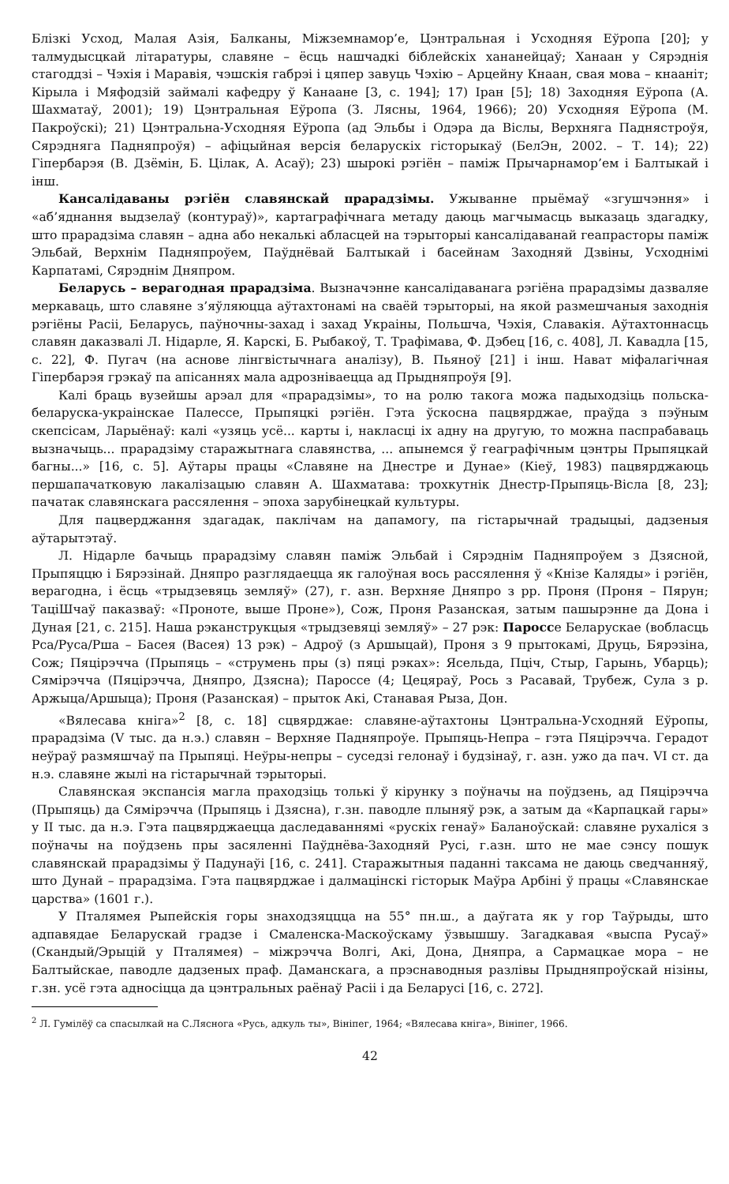Блізкі Усход, Малая Азія, Балканы, Міжземнамор’е, Цэнтральная і Усходняя Еўропа [20]; у талмудысцкай літаратуры, славяне – ёсць нашчадкі біблейскіх хананейцаў; Ханаан у Сярэднія стагоддзі – Чэхія і Маравія, чэшскія габрэі і цяпер завуць Чэхію – Арцейну Кнаан, свая мова – кнааніт; Кірыла і Мяфодзій займалі кафедру ў Канаане [3, с. 194]; 17) Іран [5]; 18) Заходняя Еўропа (А. Шахматаў, 2001); 19) Цэнтральная Еўропа (З. Лясны, 1964, 1966); 20) Усходняя Еўропа (М. Пакроўскі); 21) Цэнтральна-Усходняя Еўропа (ад Эльбы і Одэра да Віслы, Верхняга Паднястроўя, Сярэдняга Падняпроўя) – афіцыйная версія беларускіх гісторыкаў (БелЭн, 2002. – Т. 14); 22) Гіпербарэя (В. Дзёмін, Б. Цілак, А. Асаў); 23) шырокі рэгіён – паміж Прычарнамор’ем і Балтыкай і інш.
Кансалідаваны рэгіён славянскай прарадзімы. Ужыванне прыёмаў «згушчэння» і «аб’яднання выдзелаў (контураў)», картаграфічнага метаду даюць магчымасць выказаць здагадку, што прарадзіма славян – адна або некалькі абласцей на тэрыторыі кансалідаванай геапрасторы паміж Эльбай, Верхнім Падняпроўем, Паўднёвай Балтыкай і басейнам Заходняй Дзвіны, Усходнімі Карпатамі, Сярэднім Дняпром.
Беларусь – верагодная прарадзіма. Вызначэнне кансалідаванага рэгіёна прарадзімы дазваляе меркаваць, што славяне з’яўляюцца аўтахтонамі на сваёй тэрыторыі, на якой размешчаныя заходнія рэгіёны Расіі, Беларусь, паўночны-захад і захад Украіны, Польшча, Чэхія, Славакія. Аўтахтоннасць славян даказвалі Л. Нідарле, Я. Карскі, Б. Рыбакоў, Т. Трафімава, Ф. Дэбец [16, с. 408], Л. Кавадла [15, с. 22], Ф. Пугач (на аснове лінгвістычнага аналізу), В. Пьяноў [21] і інш. Нават міфалагічная Гіпербарэя грэкаў па апісаннях мала адрозніваецца ад Прыдняпроўя [9].
Калі браць вузейшы арэал для «прарадзімы», то на ролю такога можа падыходзіць польска-беларуска-украінскае Палессе, Прыпяцкі рэгіён. Гэта ўскосна пацвярджае, праўда з пэўным скепсісам, Ларыёнаў: калі «узяць усё... карты і, накласці іх адну на другую, то можна паспрабаваць вызначыць... прарадзіму старажытнага славянства, ... апынемся ў геаграфічным цэнтры Прыпяцкай багны...» [16, с. 5]. Аўтары працы «Славяне на Днестре и Дунае» (Кіеў, 1983) пацвярджаюць першапачатковую лакалізацыю славян А. Шахматава: трохкутнік Днестр-Прыпяць-Вісла [8, 23]; пачатак славянскага рассялення – эпоха зарубінецкай культуры.
Для пацверджання здагадак, паклічам на дапамогу, па гістарычнай традыцыі, дадзеныя аўтарытэтаў.
Л. Нідарле бачыць прарадзіму славян паміж Эльбай і Сярэднім Падняпроўем з Дзясной, Прыпяццю і Бярэзінай. Дняпро разглядаецца як галоўная вось рассялення ў «Кнізе Каляды» і рэгіён, верагодна, і ёсць «трыдзевяць земляў» (27), г. азн. Верхняе Дняпро з рр. Проня (Проня – Пярун; ТаціШчаў паказваў: «Проноте, выше Проне»), Сож, Проня Разанская, затым пашырэнне да Дона і Дуная [21, с. 215]. Наша рэканструкцыя «трыдзевяці земляў» – 27 рэк: Пароссе Беларускае (вобласць Рса/Руса/Рша – Басея (Васея) 13 рэк) – Адроў (з Аршыцай), Проня з 9 прытокамі, Друць, Бярэзіна, Сож; Пяцірэчча (Прыпяць – «струмень пры (з) пяці рэках»: Ясельда, Пціч, Стыр, Гарынь, Убарць); Сямірэчча (Пяцірэчча, Дняпро, Дзясна); Пароссе (4; Цецяраў, Рось з Расавай, Трубеж, Сула з р. Аржыца/Аршыца); Проня (Разанская) – прыток Акі, Станавая Рыза, Дон.
«Вялесава кніга»<sup>2</sup> [8, с. 18] сцвярджае: славяне-аўтахтоны Цэнтральна-Усходняй Еўропы, прарадзіма (V тыс. да н.э.) славян – Верхняе Падняпроўе. Прыпяць-Непра – гэта Пяцірэчча. Герадот неўраў размяшчаў па Прыпяці. Неўры-непры – суседзі гелонаў і будзінаў, г. азн. ужо да пач. VI ст. да н.э. славяне жылі на гістарычнай тэрыторыі.
Славянская экспансія магла праходзіць толькі ў кірунку з поўначы на поўдзень, ад Пяцірэчча (Прыпяць) да Сямірэчча (Прыпяць і Дзясна), г.зн. паводле плыняў рэк, а затым да «Карпацкай гары» у II тыс. да н.э. Гэта пацвярджаецца даследаваннямі «рускіх генаў» Баланоўскай: славяне рухаліся з поўначы на поўдзень пры засяленні Паўднёва-Заходняй Русі, г.азн. што не мае сэнсу пошук славянскай прарадзімы ў Падунаўі [16, с. 241]. Старажытныя паданні таксама не даюць сведчанняў, што Дунай – прарадзіма. Гэта пацвярджае і далмацінскі гісторык Маўра Арбіні ў працы «Славянскае царства» (1601 г.).
У Пталямея Рыпейскія горы знаходзяццца на 55° пн.ш., а даўгата як у гор Таўрыды, што адпавядае Беларускай градзе і Смаленска-Маскоўскаму ўзвышшу. Загадкавая «выспа Русаў» (Скандый/Эрыцій у Пталямея) – міжрэчча Волгі, Акі, Дона, Дняпра, а Сармацкае мора – не Балтыйскае, паводле дадзеных праф. Даманскага, а прэснаводныя разлівы Прыдняпроўскай нізіны, г.зн. усё гэта адносіцца да цэнтральных раёнаў Расіі і да Беларусі [16, с. 272].
<sup>2</sup> Л. Гумілёў са спасылкай на С.Ляснога «Русь, адкуль ты», Вініпег, 1964; «Вялесава кніга», Вініпег, 1966.
42